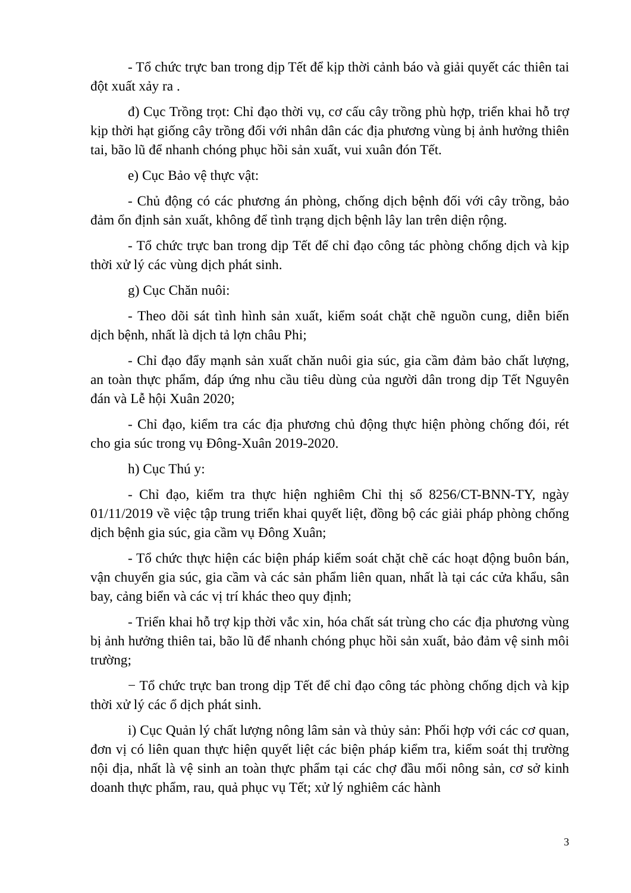- Tổ chức trực ban trong dịp Tết để kịp thời cảnh báo và giải quyết các thiên tai đột xuất xảy ra .
đ) Cục Trồng trọt: Chỉ đạo thời vụ, cơ cấu cây trồng phù hợp, triển khai hỗ trợ kịp thời hạt giống cây trồng đối với nhân dân các địa phương vùng bị ảnh hưởng thiên tai, bão lũ để nhanh chóng phục hồi sản xuất, vui xuân đón Tết.
e) Cục Bảo vệ thực vật:
- Chủ động có các phương án phòng, chống dịch bệnh đối với cây trồng, bảo đảm ổn định sản xuất, không để tình trạng dịch bệnh lây lan trên diện rộng.
- Tổ chức trực ban trong dịp Tết để chỉ đạo công tác phòng chống dịch và kịp thời xử lý các vùng dịch phát sinh.
g) Cục Chăn nuôi:
- Theo dõi sát tình hình sản xuất, kiểm soát chặt chẽ nguồn cung, diễn biến dịch bệnh, nhất là dịch tả lợn châu Phi;
- Chỉ đạo đẩy mạnh sản xuất chăn nuôi gia súc, gia cầm đảm bảo chất lượng, an toàn thực phẩm, đáp ứng nhu cầu tiêu dùng của người dân trong dịp Tết Nguyên đán và Lễ hội Xuân 2020;
- Chỉ đạo, kiểm tra các địa phương chủ động thực hiện phòng chống đói, rét cho gia súc trong vụ Đông-Xuân 2019-2020.
h) Cục Thú y:
- Chỉ đạo, kiểm tra thực hiện nghiêm Chỉ thị số 8256/CT-BNN-TY, ngày 01/11/2019 về việc tập trung triển khai quyết liệt, đồng bộ các giải pháp phòng chống dịch bệnh gia súc, gia cầm vụ Đông Xuân;
- Tổ chức thực hiện các biện pháp kiểm soát chặt chẽ các hoạt động buôn bán, vận chuyển gia súc, gia cầm và các sản phẩm liên quan, nhất là tại các cửa khẩu, sân bay, cảng biển và các vị trí khác theo quy định;
- Triển khai hỗ trợ kịp thời vắc xin, hóa chất sát trùng cho các địa phương vùng bị ảnh hưởng thiên tai, bão lũ để nhanh chóng phục hồi sản xuất, bảo đảm vệ sinh môi trường;
− Tổ chức trực ban trong dịp Tết để chỉ đạo công tác phòng chống dịch và kịp thời xử lý các ổ dịch phát sinh.
i) Cục Quản lý chất lượng nông lâm sản và thủy sản: Phối hợp với các cơ quan, đơn vị có liên quan thực hiện quyết liệt các biện pháp kiểm tra, kiểm soát thị trường nội địa, nhất là vệ sinh an toàn thực phẩm tại các chợ đầu mối nông sản, cơ sở kinh doanh thực phẩm, rau, quả phục vụ Tết; xử lý nghiêm các hành
3